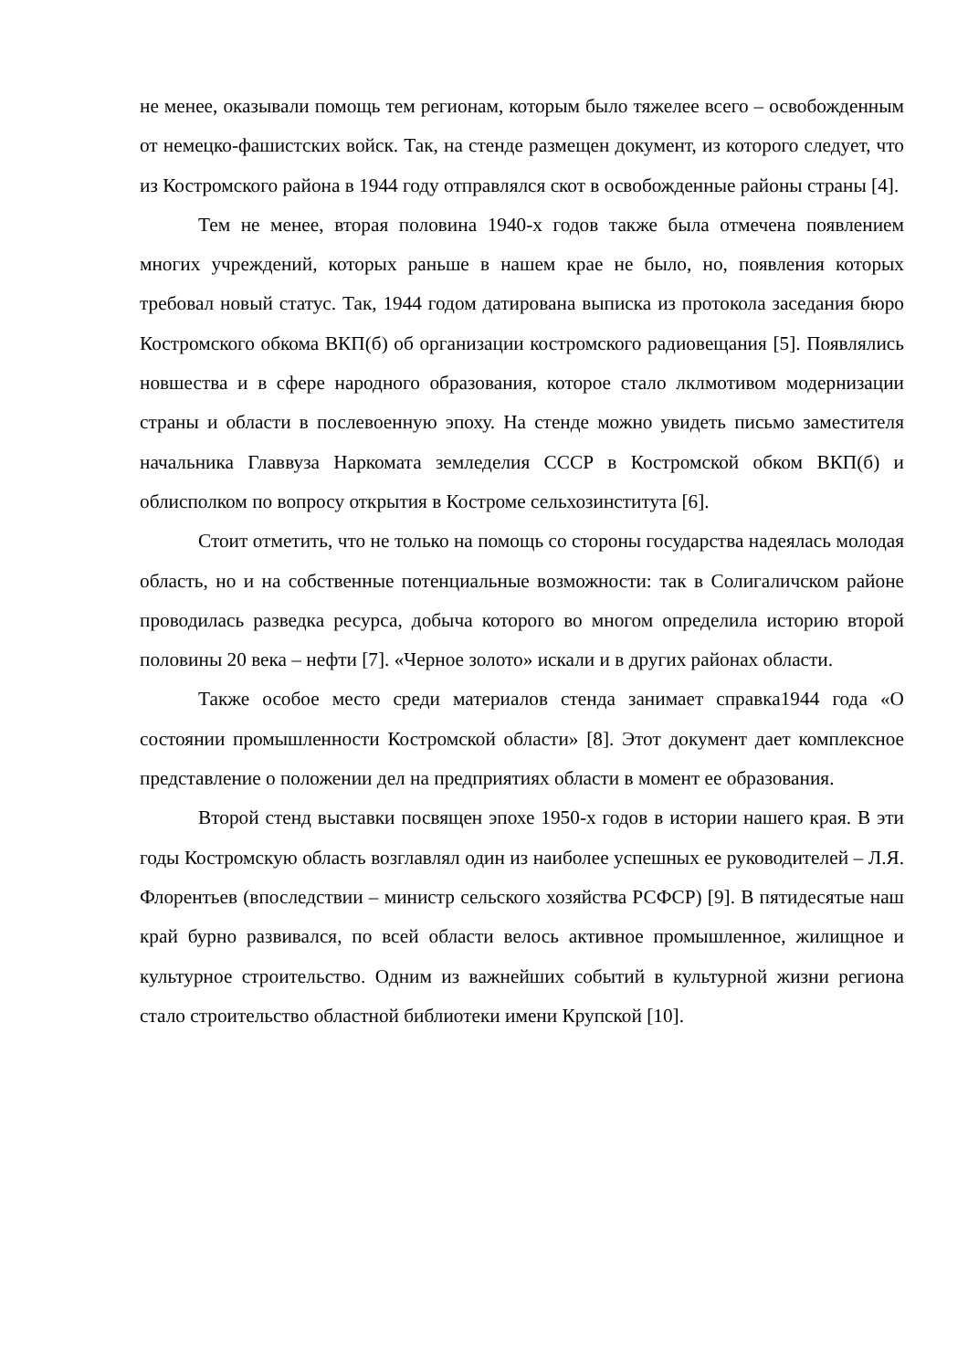не менее, оказывали помощь тем регионам, которым было тяжелее всего – освобожденным от немецко-фашистских войск. Так, на стенде размещен документ, из которого следует, что из Костромского района в 1944 году отправлялся скот в освобожденные районы страны [4].
Тем не менее, вторая половина 1940-х годов также была отмечена появлением многих учреждений, которых раньше в нашем крае не было, но, появления которых требовал новый статус. Так, 1944 годом датирована выписка из протокола заседания бюро Костромского обкома ВКП(б) об организации костромского радиовещания [5]. Появлялись новшества и в сфере народного образования, которое стало лклмотивом модернизации страны и области в послевоенную эпоху. На стенде можно увидеть письмо заместителя начальника Главвуза Наркомата земледелия СССР в Костромской обком ВКП(б) и облисполком по вопросу открытия в Костроме сельхозинститута [6].
Стоит отметить, что не только на помощь со стороны государства надеялась молодая область, но и на собственные потенциальные возможности: так в Солигаличском районе проводилась разведка ресурса, добыча которого во многом определила историю второй половины 20 века – нефти [7]. «Черное золото» искали и в других районах области.
Также особое место среди материалов стенда занимает справка1944 года «О состоянии промышленности Костромской области» [8]. Этот документ дает комплексное представление о положении дел на предприятиях области в момент ее образования.
Второй стенд выставки посвящен эпохе 1950-х годов в истории нашего края. В эти годы Костромскую область возглавлял один из наиболее успешных ее руководителей – Л.Я. Флорентьев (впоследствии – министр сельского хозяйства РСФСР) [9]. В пятидесятые наш край бурно развивался, по всей области велось активное промышленное, жилищное и культурное строительство. Одним из важнейших событий в культурной жизни региона стало строительство областной библиотеки имени Крупской [10].